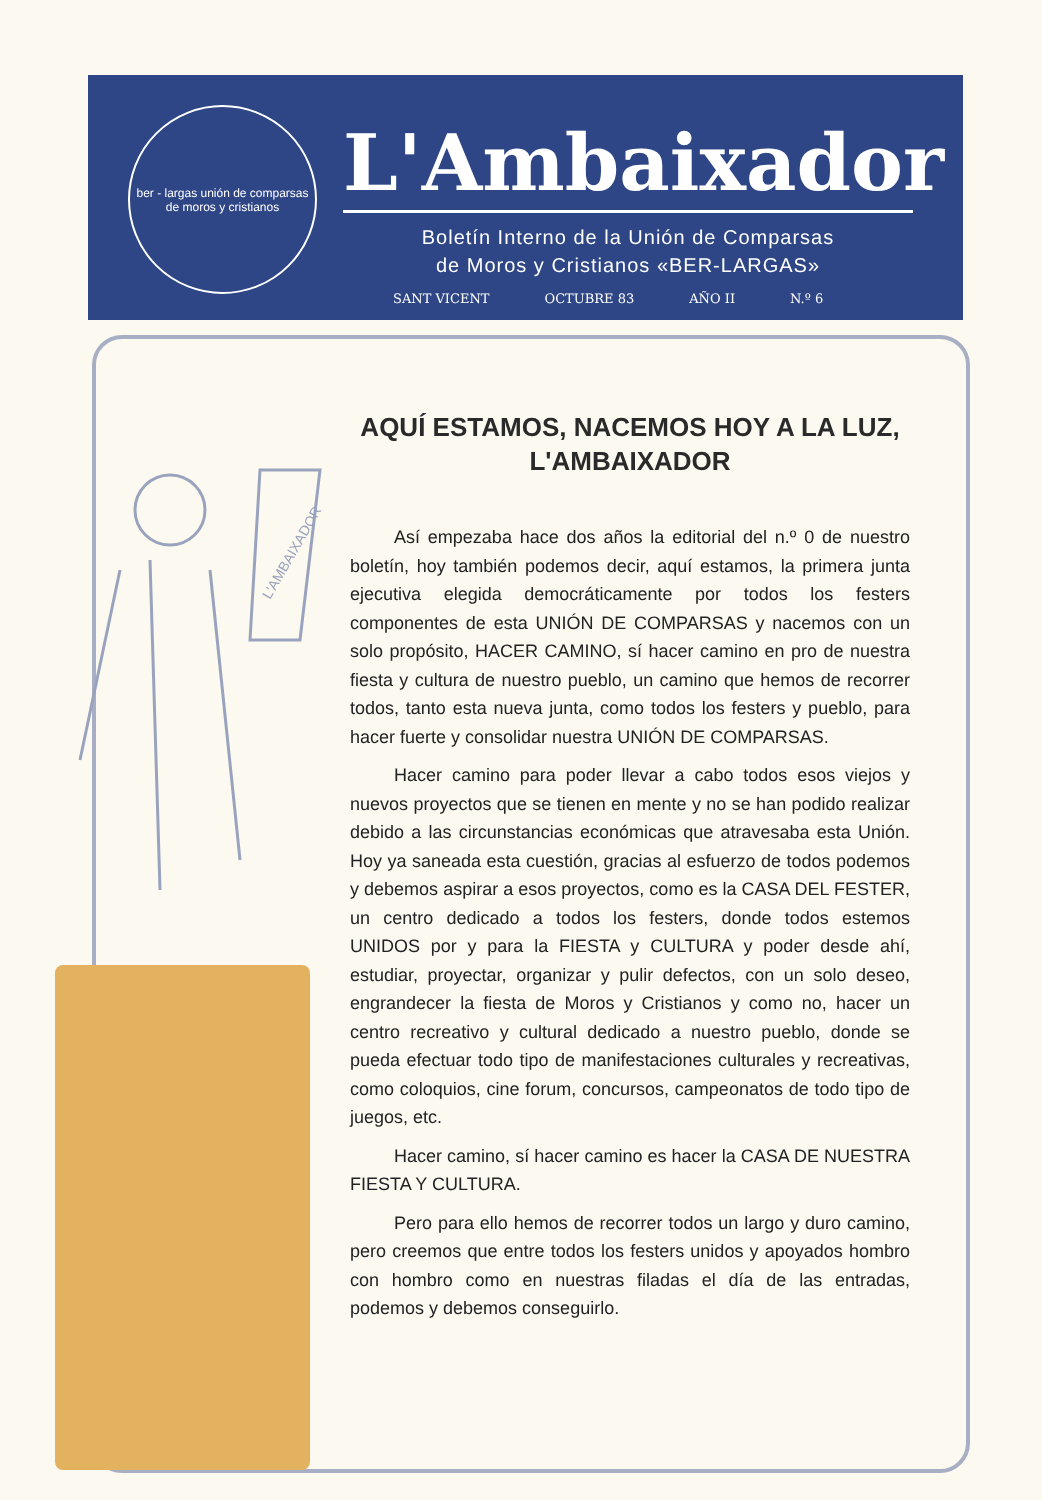ber - largas unión de comparsas de moros y cristianos
L'Ambaixador
Boletín Interno de la Unión de Comparsas
de Moros y Cristianos «BER-LARGAS»
SANT VICENT OCTUBRE 83 AÑO II N.º 6
L'AMBAIXADOR
AQUÍ ESTAMOS, NACEMOS HOY A LA LUZ,
L'AMBAIXADOR
Así empezaba hace dos años la editorial del n.º 0 de nuestro boletín, hoy también podemos decir, aquí estamos, la primera junta ejecutiva elegida democráticamente por todos los festers componentes de esta UNIÓN DE COMPARSAS y nacemos con un solo propósito, HACER CAMINO, sí hacer camino en pro de nuestra fiesta y cultura de nuestro pueblo, un camino que hemos de recorrer todos, tanto esta nueva junta, como todos los festers y pueblo, para hacer fuerte y consolidar nuestra UNIÓN DE COMPARSAS.
Hacer camino para poder llevar a cabo todos esos viejos y nuevos proyectos que se tienen en mente y no se han podido realizar debido a las circunstancias económicas que atravesaba esta Unión. Hoy ya saneada esta cuestión, gracias al esfuerzo de todos podemos y debemos aspirar a esos proyectos, como es la CASA DEL FESTER, un centro dedicado a todos los festers, donde todos estemos UNIDOS por y para la FIESTA y CULTURA y poder desde ahí, estudiar, proyectar, organizar y pulir defectos, con un solo deseo, engrandecer la fiesta de Moros y Cristianos y como no, hacer un centro recreativo y cultural dedicado a nuestro pueblo, donde se pueda efectuar todo tipo de manifestaciones culturales y recreativas, como coloquios, cine forum, concursos, campeonatos de todo tipo de juegos, etc.
Hacer camino, sí hacer camino es hacer la CASA DE NUESTRA FIESTA Y CULTURA.
Pero para ello hemos de recorrer todos un largo y duro camino, pero creemos que entre todos los festers unidos y apoyados hombro con hombro como en nuestras filadas el día de las entradas, podemos y debemos conseguirlo.